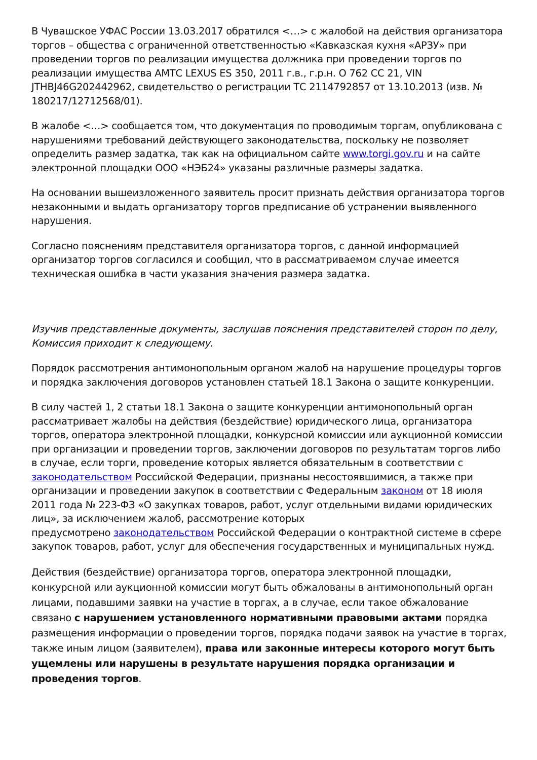В Чувашское УФАС России 13.03.2017 обратился <…> с жалобой на действия организатора торгов – общества с ограниченной ответственностью «Кавказская кухня «АРЗУ» при проведении торгов по реализации имущества должника при проведении торгов по реализации имущества АМТС LEXUS ES 350, 2011 г.в., г.р.н. О 762 СС 21, VIN JTHBJ46G202442962, свидетельство о регистрации ТС 2114792857 от 13.10.2013 (изв. № 180217/12712568/01).
В жалобе <…> сообщается том, что документация по проводимым торгам, опубликована с нарушениями требований действующего законодательства, поскольку не позволяет определить размер задатка, так как на официальном сайте www.torgi.gov.ru и на сайте электронной площадки ООО «НЭБ24» указаны различные размеры задатка.
На основании вышеизложенного заявитель просит признать действия организатора торгов незаконными и выдать организатору торгов предписание об устранении выявленного нарушения.
Согласно пояснениям представителя организатора торгов, с данной информацией организатор торгов согласился и сообщил, что в рассматриваемом случае имеется техническая ошибка в части указания значения размера задатка.
Изучив представленные документы, заслушав пояснения представителей сторон по делу, Комиссия приходит к следующему.
Порядок рассмотрения антимонопольным органом жалоб на нарушение процедуры торгов и порядка заключения договоров установлен статьей 18.1 Закона о защите конкуренции.
В силу частей 1, 2 статьи 18.1 Закона о защите конкуренции антимонопольный орган рассматривает жалобы на действия (бездействие) юридического лица, организатора торгов, оператора электронной площадки, конкурсной комиссии или аукционной комиссии при организации и проведении торгов, заключении договоров по результатам торгов либо в случае, если торги, проведение которых является обязательным в соответствии с законодательством Российской Федерации, признаны несостоявшимися, а также при организации и проведении закупок в соответствии с Федеральным законом от 18 июля 2011 года № 223-ФЗ «О закупках товаров, работ, услуг отдельными видами юридических лиц», за исключением жалоб, рассмотрение которых
предусмотрено законодательством Российской Федерации о контрактной системе в сфере закупок товаров, работ, услуг для обеспечения государственных и муниципальных нужд.
Действия (бездействие) организатора торгов, оператора электронной площадки, конкурсной или аукционной комиссии могут быть обжалованы в антимонопольный орган лицами, подавшими заявки на участие в торгах, а в случае, если такое обжалование связано с нарушением установленного нормативными правовыми актами порядка размещения информации о проведении торгов, порядка подачи заявок на участие в торгах, также иным лицом (заявителем), права или законные интересы которого могут быть ущемлены или нарушены в результате нарушения порядка организации и проведения торгов.